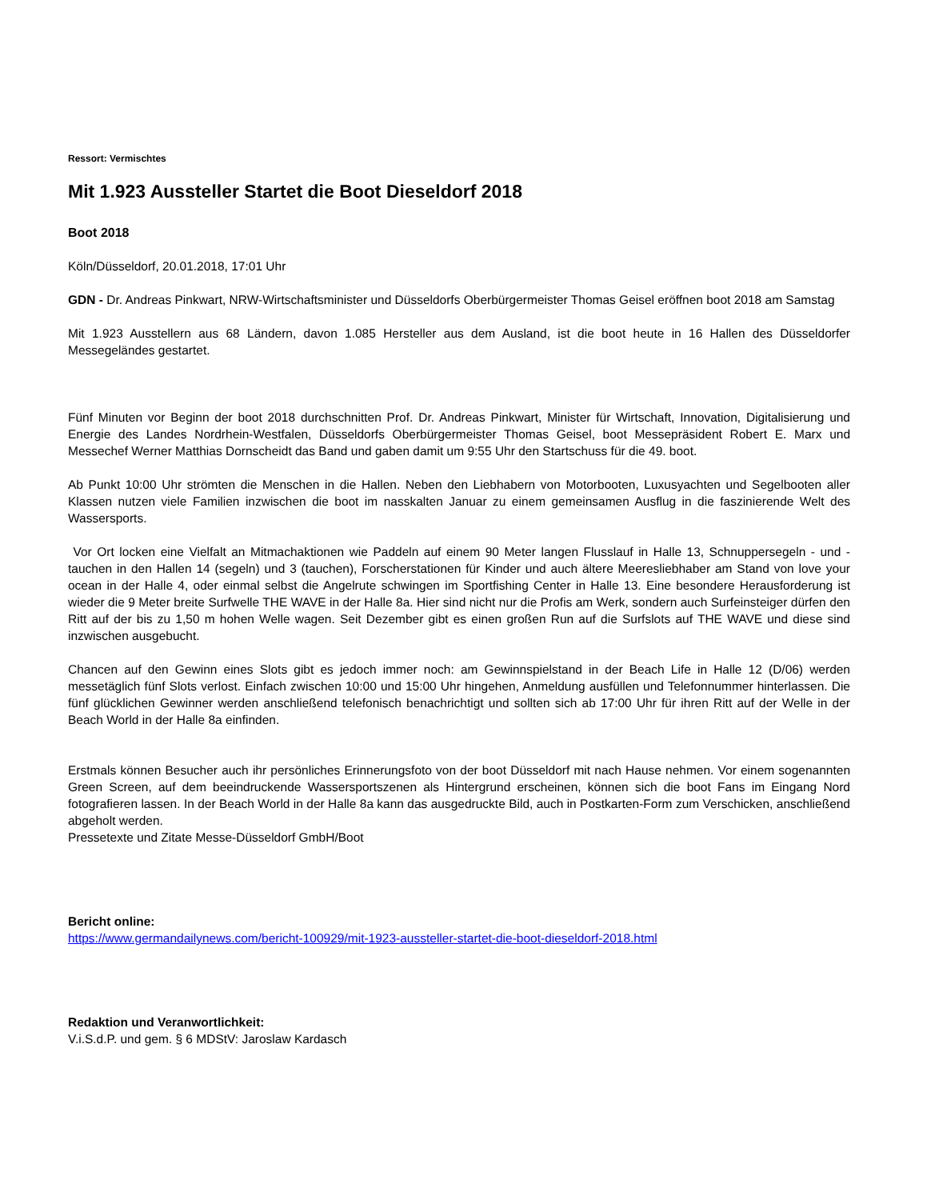Ressort: Vermischtes
Mit 1.923 Aussteller Startet die Boot Dieseldorf 2018
Boot 2018
Köln/Düsseldorf, 20.01.2018, 17:01 Uhr
GDN - Dr. Andreas Pinkwart, NRW-Wirtschaftsminister und Düsseldorfs Oberbürgermeister Thomas Geisel eröffnen boot 2018 am Samstag
Mit 1.923 Ausstellern aus 68 Ländern, davon 1.085 Hersteller aus dem Ausland, ist die boot heute in 16 Hallen des Düsseldorfer Messegeländes gestartet.
Fünf Minuten vor Beginn der boot 2018 durchschnitten Prof. Dr. Andreas Pinkwart, Minister für Wirtschaft, Innovation, Digitalisierung und Energie des Landes Nordrhein-Westfalen, Düsseldorfs Oberbürgermeister Thomas Geisel, boot Messepräsident Robert E. Marx und Messechef Werner Matthias Dornscheidt das Band und gaben damit um 9:55 Uhr den Startschuss für die 49. boot.
Ab Punkt 10:00 Uhr strömten die Menschen in die Hallen. Neben den Liebhabern von Motorbooten, Luxusyachten und Segelbooten aller Klassen nutzen viele Familien inzwischen die boot im nasskalten Januar zu einem gemeinsamen Ausflug in die faszinierende Welt des Wassersports.
Vor Ort locken eine Vielfalt an Mitmachaktionen wie Paddeln auf einem 90 Meter langen Flusslauf in Halle 13, Schnuppersegeln - und -tauchen in den Hallen 14 (segeln) und 3 (tauchen), Forscherstationen für Kinder und auch ältere Meeresliebhaber am Stand von love your ocean in der Halle 4, oder einmal selbst die Angelrute schwingen im Sportfishing Center in Halle 13. Eine besondere Herausforderung ist wieder die 9 Meter breite Surfwelle THE WAVE in der Halle 8a. Hier sind nicht nur die Profis am Werk, sondern auch Surfeinsteiger dürfen den Ritt auf der bis zu 1,50 m hohen Welle wagen. Seit Dezember gibt es einen großen Run auf die Surfslots auf THE WAVE und diese sind inzwischen ausgebucht.
Chancen auf den Gewinn eines Slots gibt es jedoch immer noch: am Gewinnspielstand in der Beach Life in Halle 12 (D/06) werden messetäglich fünf Slots verlost. Einfach zwischen 10:00 und 15:00 Uhr hingehen, Anmeldung ausfüllen und Telefonnummer hinterlassen. Die fünf glücklichen Gewinner werden anschließend telefonisch benachrichtigt und sollten sich ab 17:00 Uhr für ihren Ritt auf der Welle in der Beach World in der Halle 8a einfinden.
Erstmals können Besucher auch ihr persönliches Erinnerungsfoto von der boot Düsseldorf mit nach Hause nehmen. Vor einem sogenannten Green Screen, auf dem beeindruckende Wassersportszenen als Hintergrund erscheinen, können sich die boot Fans im Eingang Nord fotografieren lassen. In der Beach World in der Halle 8a kann das ausgedruckte Bild, auch in Postkarten-Form zum Verschicken, anschließend abgeholt werden.
Pressetexte und Zitate Messe-Düsseldorf GmbH/Boot
Bericht online:
https://www.germandailynews.com/bericht-100929/mit-1923-aussteller-startet-die-boot-dieseldorf-2018.html
Redaktion und Veranwortlichkeit:
V.i.S.d.P. und gem. § 6 MDStV: Jaroslaw Kardasch